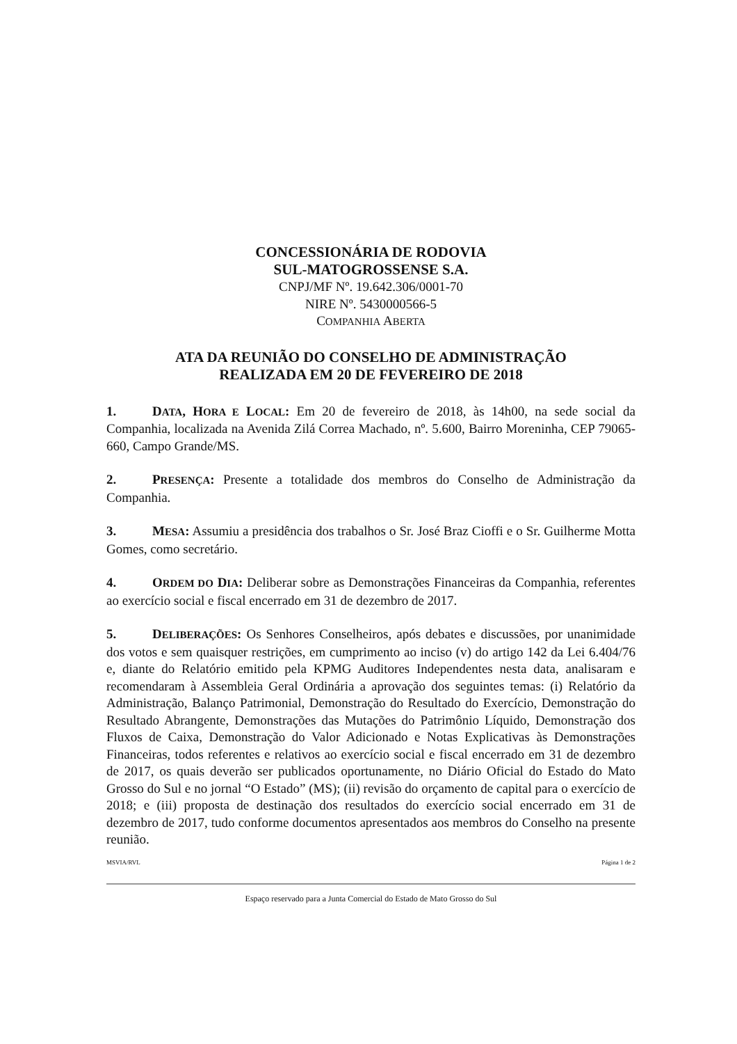CONCESSIONÁRIA DE RODOVIA
SUL-MATOGROSSENSE S.A.
CNPJ/MF Nº. 19.642.306/0001-70
NIRE Nº. 5430000566-5
COMPANHIA ABERTA
ATA DA REUNIÃO DO CONSELHO DE ADMINISTRAÇÃO
REALIZADA EM 20 DE FEVEREIRO DE 2018
1. DATA, HORA E LOCAL: Em 20 de fevereiro de 2018, às 14h00, na sede social da Companhia, localizada na Avenida Zilá Correa Machado, nº. 5.600, Bairro Moreninha, CEP 79065-660, Campo Grande/MS.
2. PRESENÇA: Presente a totalidade dos membros do Conselho de Administração da Companhia.
3. MESA: Assumiu a presidência dos trabalhos o Sr. José Braz Cioffi e o Sr. Guilherme Motta Gomes, como secretário.
4. ORDEM DO DIA: Deliberar sobre as Demonstrações Financeiras da Companhia, referentes ao exercício social e fiscal encerrado em 31 de dezembro de 2017.
5. DELIBERAÇÕES: Os Senhores Conselheiros, após debates e discussões, por unanimidade dos votos e sem quaisquer restrições, em cumprimento ao inciso (v) do artigo 142 da Lei 6.404/76 e, diante do Relatório emitido pela KPMG Auditores Independentes nesta data, analisaram e recomendaram à Assembleia Geral Ordinária a aprovação dos seguintes temas: (i) Relatório da Administração, Balanço Patrimonial, Demonstração do Resultado do Exercício, Demonstração do Resultado Abrangente, Demonstrações das Mutações do Patrimônio Líquido, Demonstração dos Fluxos de Caixa, Demonstração do Valor Adicionado e Notas Explicativas às Demonstrações Financeiras, todos referentes e relativos ao exercício social e fiscal encerrado em 31 de dezembro de 2017, os quais deverão ser publicados oportunamente, no Diário Oficial do Estado do Mato Grosso do Sul e no jornal “O Estado” (MS); (ii) revisão do orçamento de capital para o exercício de 2018; e (iii) proposta de destinação dos resultados do exercício social encerrado em 31 de dezembro de 2017, tudo conforme documentos apresentados aos membros do Conselho na presente reunião.
MSVIA/RVL Página 1 de 2
Espaço reservado para a Junta Comercial do Estado de Mato Grosso do Sul